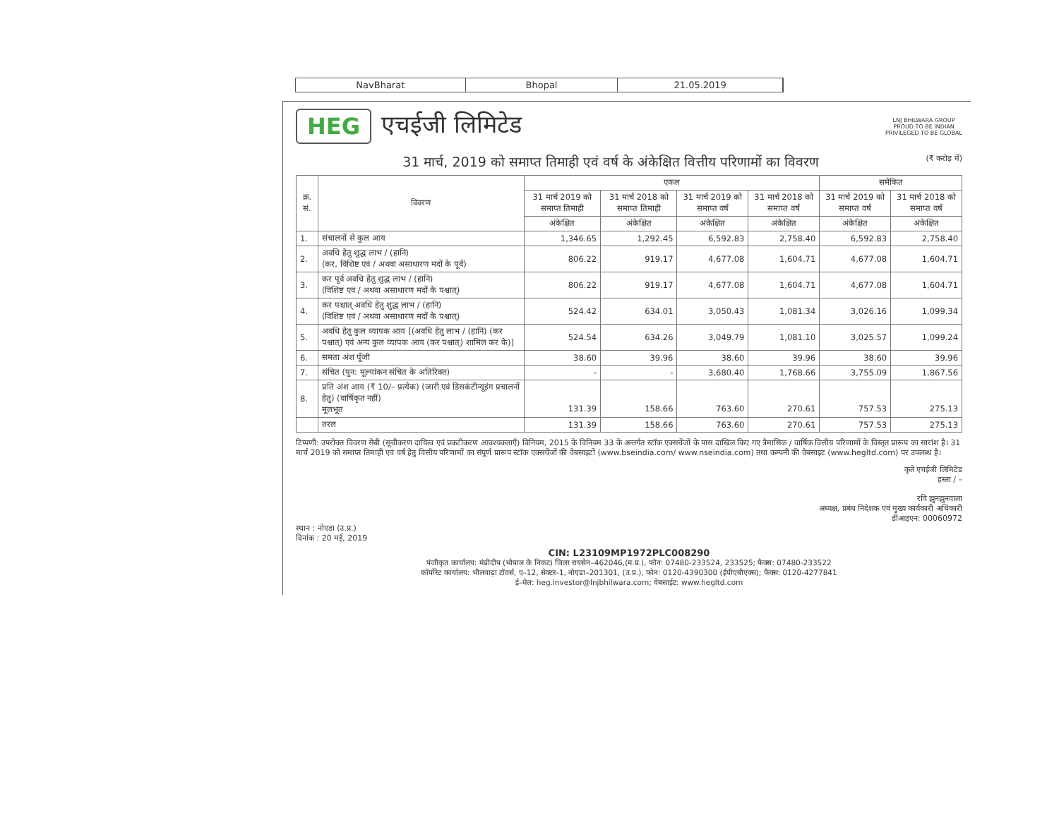NavBharat Bhopal 21.05.2019
HEG एचईजी लिमिटेड
LNJ BHILWARA GROUP
PROUD TO BE INDIAN
PRIVILEGED TO BE GLOBAL
31 मार्च, 2019 को समाप्त तिमाही एवं वर्ष के अंकेक्षित वित्तीय परिणामों का विवरण (₹ करोड़ में)
| क्र. सं. | विवरण | एकल | | | | समेकित | |
| --- | --- | --- | --- | --- | --- | --- | --- |
| | | 31 मार्च 2019 को समाप्त तिमाही | 31 मार्च 2018 को समाप्त तिमाही | 31 मार्च 2019 को समाप्त वर्ष | 31 मार्च 2018 को समाप्त वर्ष | 31 मार्च 2019 को समाप्त वर्ष | 31 मार्च 2018 को समाप्त वर्ष |
| | | अंकेक्षित | अंकेक्षित | अंकेक्षित | अंकेक्षित | अंकेक्षित | अंकेक्षित |
| 1. | संचालनों से कुल आय | 1,346.65 | 1,292.45 | 6,592.83 | 2,758.40 | 6,592.83 | 2,758.40 |
| 2. | अवधि हेतु शुद्ध लाभ / (हानि) (कर, विशिष्ट एवं / अथवा असाधारण मदों के पूर्व) | 806.22 | 919.17 | 4,677.08 | 1,604.71 | 4,677.08 | 1,604.71 |
| 3. | कर पूर्व अवधि हेतु शुद्ध लाभ / (हानि) (विशिष्ट एवं / अथवा असाधारण मदों के पश्चात्) | 806.22 | 919.17 | 4,677.08 | 1,604.71 | 4,677.08 | 1,604.71 |
| 4. | कर पश्चात् अवधि हेतु शुद्ध लाभ / (हानि) (विशिष्ट एवं / अथवा असाधारण मदों के पश्चात्) | 524.42 | 634.01 | 3,050.43 | 1,081.34 | 3,026.16 | 1,099.34 |
| 5. | अवधि हेतु कुल व्यापक आय [(अवधि हेतु लाभ / (हानि) (कर पश्चात्) एवं अन्य कुल व्यापक आय (कर पश्चात्) शामिल कर के)] | 524.54 | 634.26 | 3,049.79 | 1,081.10 | 3,025.57 | 1,099.24 |
| 6. | समता अंश पूँजी | 38.60 | 39.96 | 38.60 | 39.96 | 38.60 | 39.96 |
| 7. | संचित (पुन: मूल्यांकन संचित के अतिरिक्त) | - | - | 3,680.40 | 1,768.66 | 3,755.09 | 1,867.56 |
| 8. | प्रति अंश आय (₹ 10/– प्रत्येक) (जारी एवं डिसकंटीन्यूइंग प्रचालनों हेतु) (वार्षिकृत नहीं) मूलभूत | 131.39 | 158.66 | 763.60 | 270.61 | 757.53 | 275.13 |
| | तरल | 131.39 | 158.66 | 763.60 | 270.61 | 757.53 | 275.13 |
टिप्पणी: उपरोक्त विवरण सेबी (सूचीकरण दायित्व एवं प्रकटीकरण आवश्यकताएँ) विनियम, 2015 के विनियम 33 के अन्तर्गत स्टॉक एक्सचेंजों के पास दाखिल किए गए त्रैमासिक / वार्षिक वित्तीय परिणामों के विस्तृत प्रारूप का सारांश है। 31 मार्च 2019 को समाप्त तिमाही एवं वर्ष हेतु वित्तीय परिणामों का संपूर्ण प्रारूप स्टॉक एक्सचेंजों की वेबसाइटों (www.bseindia.com/ www.nseindia.com) तथा कम्पनी की वेबसाइट (www.hegltd.com) पर उपलब्ध है।
कृते एचईजी लिमिटेड
हस्ता / –
रवि झुनझुनवाला
अध्यक्ष, प्रबंध निदेशक एवं मुख्य कार्यकारी अधिकारी
डीआइएन: 00060972
स्थान : नोएडा (उ.प्र.)
दिनांक : 20 मई, 2019
CIN: L23109MP1972PLC008290
पंजीकृत कार्यालय: मंडीदीप (भोपाल के निकट) जिला रायसेन–462046,(म.प्र.), फोन: 07480-233524, 233525; फैक्स: 07480-233522
कॉर्पोरेट कार्यालय: भीलवाड़ा टॉवर्स, ए–12, सेक्टर–1, नोएडा–201301, (उ.प्र.), फोन: 0120-4390300 (ईपीएबीएक्स); फैक्स: 0120-4277841
ई–मेल: heg.investor@lnjbhilwara.com; वेबसाईट: www.hegltd.com